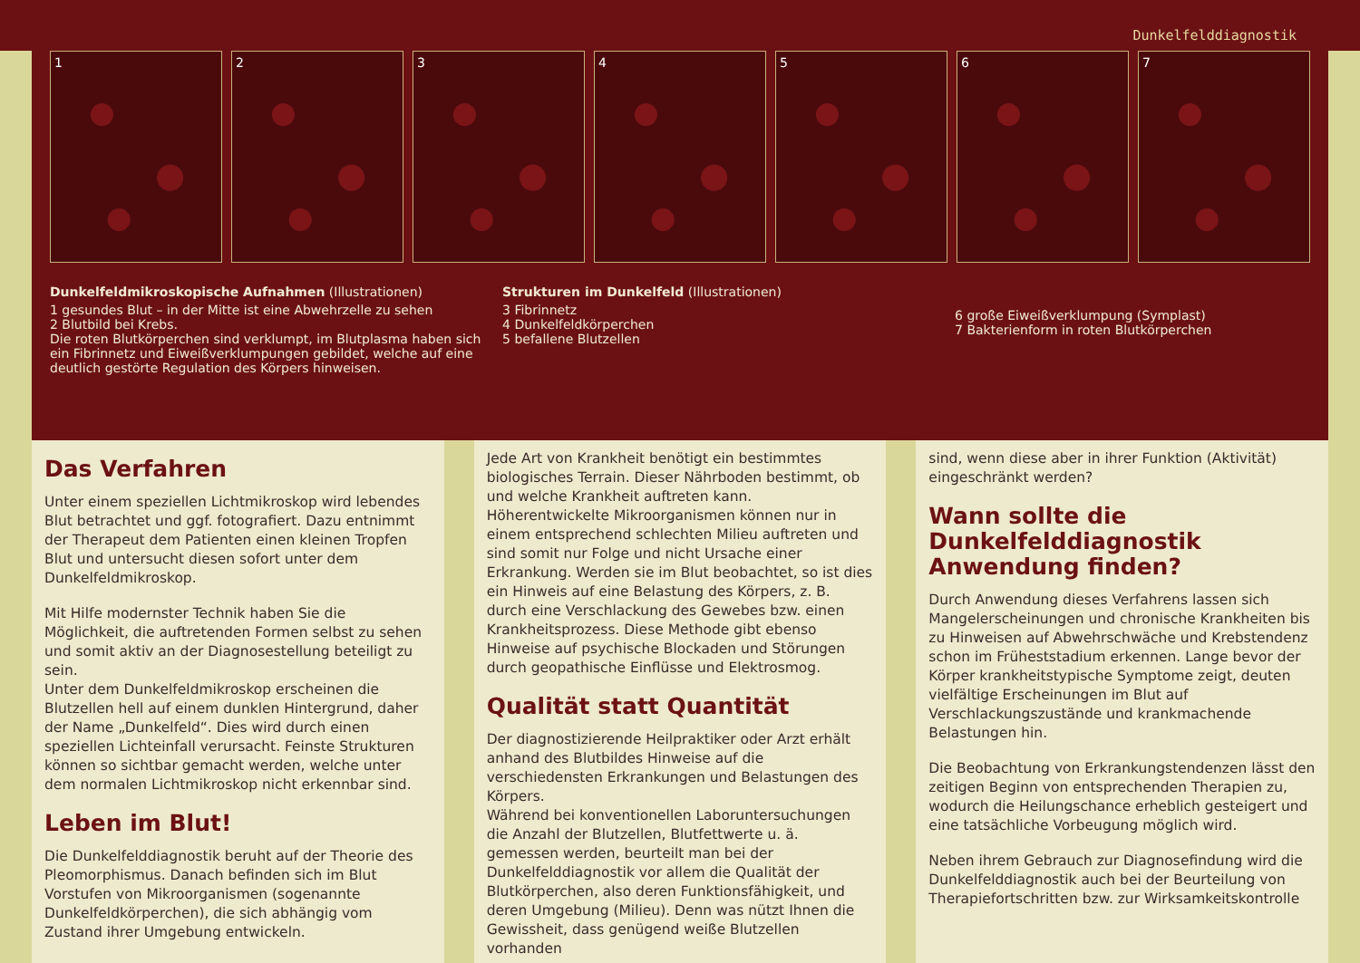Dunkelfelddiagnostik
1 2 3 4 5 6 7
Dunkelfeldmikroskopische Aufnahmen (Illustrationen)
1 gesundes Blut – in der Mitte ist eine Abwehrzelle zu sehen
2 Blutbild bei Krebs.
Die roten Blutkörperchen sind verklumpt, im Blutplasma haben sich ein Fibrinnetz und Eiweißverklumpungen gebildet, welche auf eine deutlich gestörte Regulation des Körpers hinweisen.
Strukturen im Dunkelfeld (Illustrationen)
3 Fibrinnetz
4 Dunkelfeldkörperchen
5 befallene Blutzellen
6 große Eiweißverklumpung (Symplast)
7 Bakterienform in roten Blutkörperchen
Das Verfahren
Unter einem speziellen Lichtmikroskop wird lebendes Blut betrachtet und ggf. fotografiert. Dazu entnimmt der Therapeut dem Patienten einen kleinen Tropfen Blut und untersucht diesen sofort unter dem Dunkelfeldmikroskop.
Mit Hilfe modernster Technik haben Sie die Möglichkeit, die auftretenden Formen selbst zu sehen und somit aktiv an der Diagnosestellung beteiligt zu sein.
Unter dem Dunkelfeldmikroskop erscheinen die Blutzellen hell auf einem dunklen Hintergrund, daher der Name „Dunkelfeld“. Dies wird durch einen speziellen Lichteinfall verursacht. Feinste Strukturen können so sichtbar gemacht werden, welche unter dem normalen Lichtmikroskop nicht erkennbar sind.
Leben im Blut!
Die Dunkelfelddiagnostik beruht auf der Theorie des Pleomorphismus. Danach befinden sich im Blut Vorstufen von Mikroorganismen (sogenannte Dunkelfeldkörperchen), die sich abhängig vom Zustand ihrer Umgebung entwickeln.
Jede Art von Krankheit benötigt ein bestimmtes biologisches Terrain. Dieser Nährboden bestimmt, ob und welche Krankheit auftreten kann. Höherentwickelte Mikroorganismen können nur in einem entsprechend schlechten Milieu auftreten und sind somit nur Folge und nicht Ursache einer Erkrankung. Werden sie im Blut beobachtet, so ist dies ein Hinweis auf eine Belastung des Körpers, z. B. durch eine Verschlackung des Gewebes bzw. einen Krankheitsprozess. Diese Methode gibt ebenso Hinweise auf psychische Blockaden und Störungen durch geopathische Einflüsse und Elektrosmog.
Qualität statt Quantität
Der diagnostizierende Heilpraktiker oder Arzt erhält anhand des Blutbildes Hinweise auf die verschiedensten Erkrankungen und Belastungen des Körpers.
Während bei konventionellen Laboruntersuchungen die Anzahl der Blutzellen, Blutfettwerte u. ä. gemessen werden, beurteilt man bei der Dunkelfelddiagnostik vor allem die Qualität der Blutkörperchen, also deren Funktionsfähigkeit, und deren Umgebung (Milieu). Denn was nützt Ihnen die Gewissheit, dass genügend weiße Blutzellen vorhanden
sind, wenn diese aber in ihrer Funktion (Aktivität) eingeschränkt werden?
Wann sollte die Dunkelfelddiagnostik Anwendung finden?
Durch Anwendung dieses Verfahrens lassen sich Mangelerscheinungen und chronische Krankheiten bis zu Hinweisen auf Abwehrschwäche und Krebstendenz schon im Früheststadium erkennen. Lange bevor der Körper krankheitstypische Symptome zeigt, deuten vielfältige Erscheinungen im Blut auf Verschlackungszustände und krankmachende Belastungen hin.
Die Beobachtung von Erkrankungstendenzen lässt den zeitigen Beginn von entsprechenden Therapien zu, wodurch die Heilungschance erheblich gesteigert und eine tatsächliche Vorbeugung möglich wird.
Neben ihrem Gebrauch zur Diagnosefindung wird die Dunkelfelddiagnostik auch bei der Beurteilung von Therapiefortschritten bzw. zur Wirksamkeitskontrolle